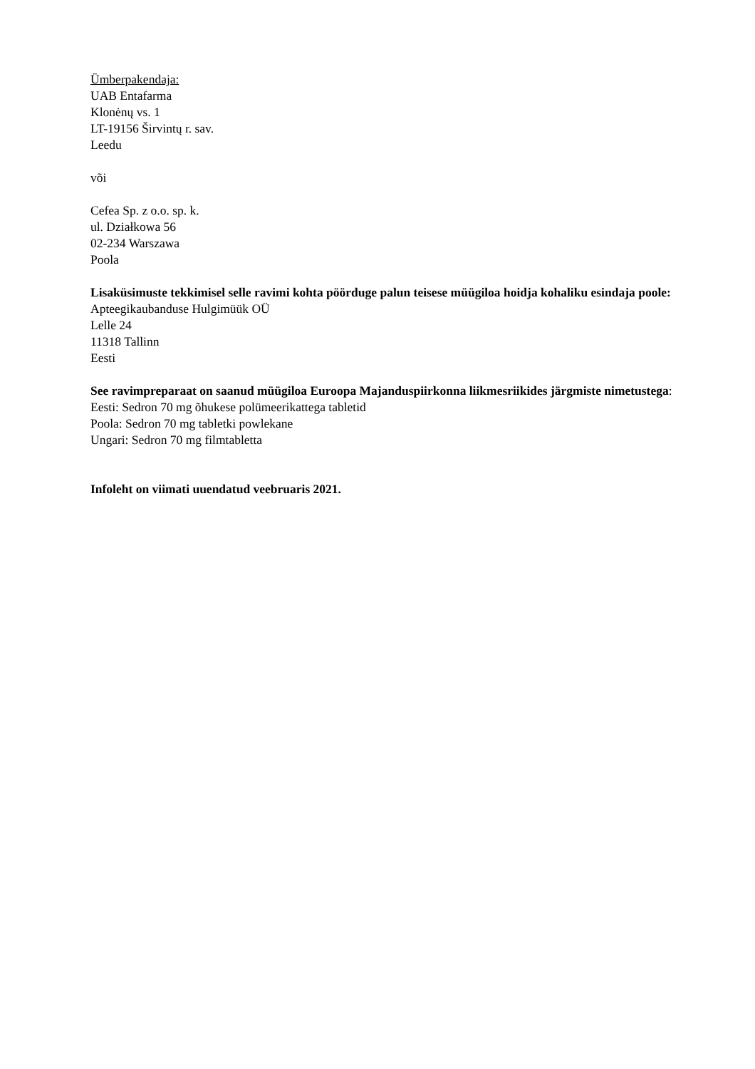Ümberpakendaja:
UAB Entafarma
Klonėnų vs. 1
LT-19156 Širvintų r. sav.
Leedu
või
Cefea Sp. z o.o. sp. k.
ul. Działkowa 56
02-234 Warszawa
Poola
Lisaküsimuste tekkimisel selle ravimi kohta pöörduge palun teisese müügiloa hoidja kohaliku esindaja poole:
Apteegikaubanduse Hulgimüük OÜ
Lelle 24
11318 Tallinn
Eesti
See ravimpreparaat on saanud müügiloa Euroopa Majanduspiirkonna liikmesriikides järgmiste nimetustega:
Eesti: Sedron 70 mg õhukese polümeerikattega tabletid
Poola: Sedron 70 mg tabletki powlekane
Ungari: Sedron 70 mg filmtabletta
Infoleht on viimati uuendatud veebruaris 2021.